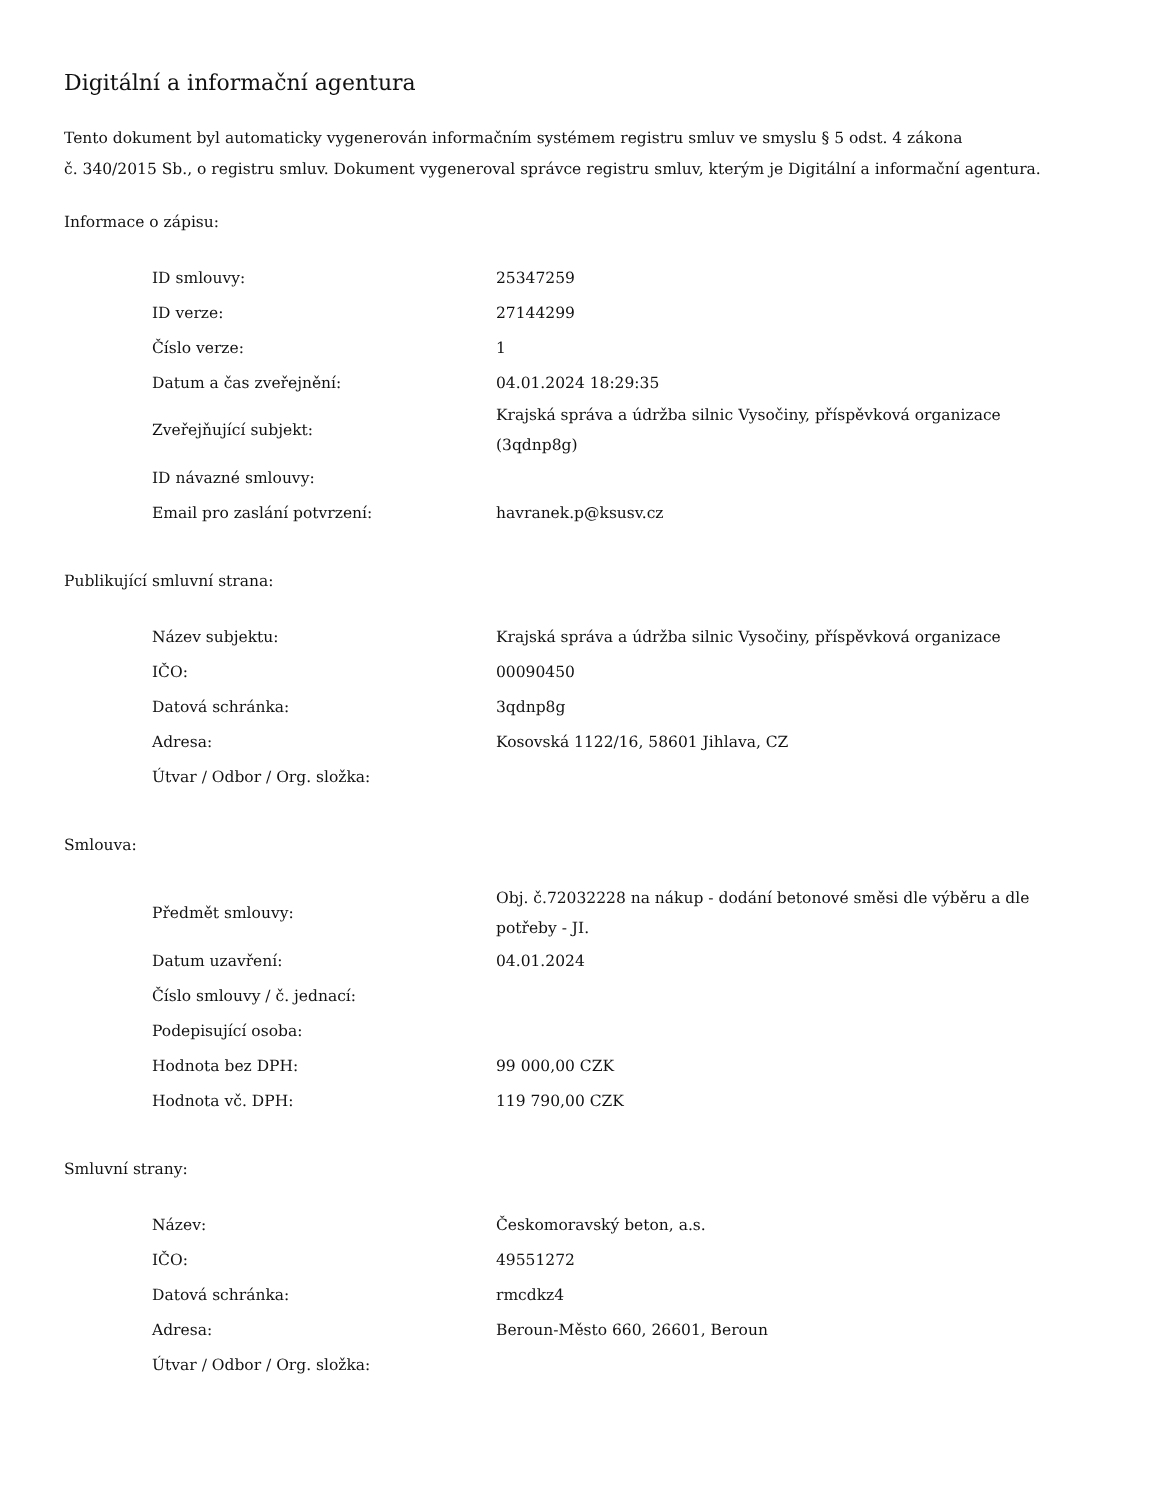Digitální a informační agentura
Tento dokument byl automaticky vygenerován informačním systémem registru smluv ve smyslu § 5 odst. 4 zákona
č. 340/2015 Sb., o registru smluv. Dokument vygeneroval správce registru smluv, kterým je Digitální a informační agentura.
Informace o zápisu:
| ID smlouvy: | 25347259 |
| ID verze: | 27144299 |
| Číslo verze: | 1 |
| Datum a čas zveřejnění: | 04.01.2024 18:29:35 |
| Zveřejňující subjekt: | Krajská správa a údržba silnic Vysočiny, příspěvková organizace (3qdnp8g) |
| ID návazné smlouvy: | |
| Email pro zaslání potvrzení: | havranek.p@ksusv.cz |
Publikující smluvní strana:
| Název subjektu: | Krajská správa a údržba silnic Vysočiny, příspěvková organizace |
| IČO: | 00090450 |
| Datová schránka: | 3qdnp8g |
| Adresa: | Kosovská 1122/16, 58601 Jihlava, CZ |
| Útvar / Odbor / Org. složka: | |
Smlouva:
| Předmět smlouvy: | Obj. č.72032228 na nákup - dodání betonové směsi dle výběru a dle potřeby - JI. |
| Datum uzavření: | 04.01.2024 |
| Číslo smlouvy / č. jednací: | |
| Podepisující osoba: | |
| Hodnota bez DPH: | 99 000,00 CZK |
| Hodnota vč. DPH: | 119 790,00 CZK |
Smluvní strany:
| Název: | Českomoravský beton, a.s. |
| IČO: | 49551272 |
| Datová schránka: | rmcdkz4 |
| Adresa: | Beroun-Město 660, 26601, Beroun |
| Útvar / Odbor / Org. složka: | |